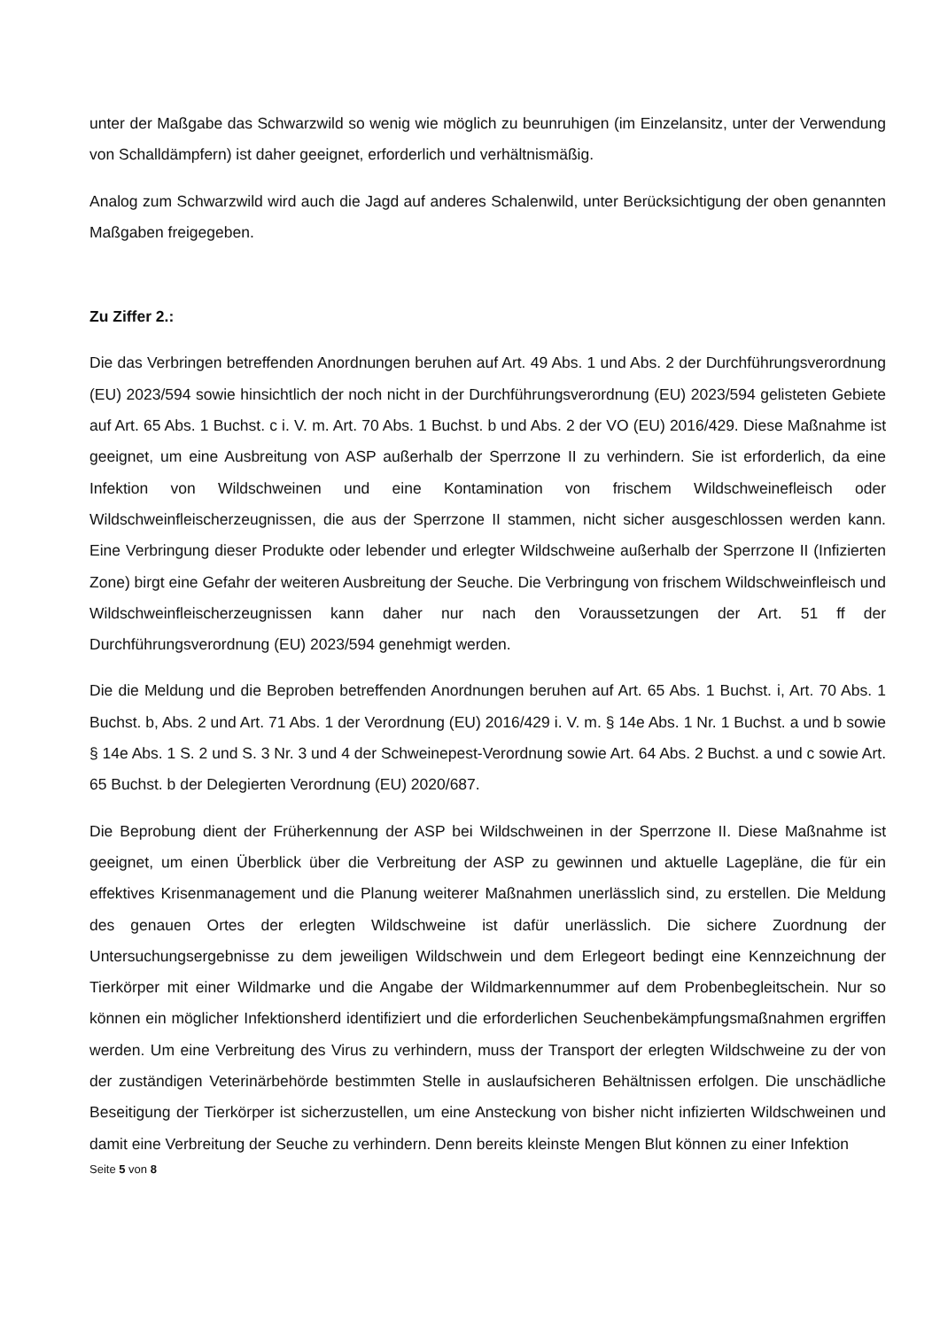unter der Maßgabe das Schwarzwild so wenig wie möglich zu beunruhigen (im Einzelansitz, unter der Verwendung von Schalldämpfern) ist daher geeignet, erforderlich und verhältnismäßig.
Analog zum Schwarzwild wird auch die Jagd auf anderes Schalenwild, unter Berücksichtigung der oben genannten Maßgaben freigegeben.
Zu Ziffer 2.:
Die das Verbringen betreffenden Anordnungen beruhen auf Art. 49 Abs. 1 und Abs. 2 der Durchführungsverordnung (EU) 2023/594 sowie hinsichtlich der noch nicht in der Durchführungsverordnung (EU) 2023/594 gelisteten Gebiete auf Art. 65 Abs. 1 Buchst. c i. V. m. Art. 70 Abs. 1 Buchst. b und Abs. 2 der VO (EU) 2016/429. Diese Maßnahme ist geeignet, um eine Ausbreitung von ASP außerhalb der Sperrzone II zu verhindern. Sie ist erforderlich, da eine Infektion von Wildschweinen und eine Kontamination von frischem Wildschweinefleisch oder Wildschweinfleischerzeugnissen, die aus der Sperrzone II stammen, nicht sicher ausgeschlossen werden kann. Eine Verbringung dieser Produkte oder lebender und erlegter Wildschweine außerhalb der Sperrzone II (Infizierten Zone) birgt eine Gefahr der weiteren Ausbreitung der Seuche. Die Verbringung von frischem Wildschweinfleisch und Wildschweinfleischerzeugnissen kann daher nur nach den Voraussetzungen der Art. 51 ff der Durchführungsverordnung (EU) 2023/594 genehmigt werden.
Die die Meldung und die Beproben betreffenden Anordnungen beruhen auf Art. 65 Abs. 1 Buchst. i, Art. 70 Abs. 1 Buchst. b, Abs. 2 und Art. 71 Abs. 1 der Verordnung (EU) 2016/429 i. V. m. § 14e Abs. 1 Nr. 1 Buchst. a und b sowie § 14e Abs. 1 S. 2 und S. 3 Nr. 3 und 4 der Schweinepest-Verordnung sowie Art. 64 Abs. 2 Buchst. a und c sowie Art. 65 Buchst. b der Delegierten Verordnung (EU) 2020/687.
Die Beprobung dient der Früherkennung der ASP bei Wildschweinen in der Sperrzone II. Diese Maßnahme ist geeignet, um einen Überblick über die Verbreitung der ASP zu gewinnen und aktuelle Lagepläne, die für ein effektives Krisenmanagement und die Planung weiterer Maßnahmen unerlässlich sind, zu erstellen. Die Meldung des genauen Ortes der erlegten Wildschweine ist dafür unerlässlich. Die sichere Zuordnung der Untersuchungsergebnisse zu dem jeweiligen Wildschwein und dem Erlegeort bedingt eine Kennzeichnung der Tierkörper mit einer Wildmarke und die Angabe der Wildmarkennummer auf dem Probenbegleitschein. Nur so können ein möglicher Infektionsherd identifiziert und die erforderlichen Seuchenbekämpfungsmaßnahmen ergriffen werden. Um eine Verbreitung des Virus zu verhindern, muss der Transport der erlegten Wildschweine zu der von der zuständigen Veterinärbehörde bestimmten Stelle in auslaufsicheren Behältnissen erfolgen. Die unschädliche Beseitigung der Tierkörper ist sicherzustellen, um eine Ansteckung von bisher nicht infizierten Wildschweinen und damit eine Verbreitung der Seuche zu verhindern. Denn bereits kleinste Mengen Blut können zu einer Infektion
Seite 5 von 8